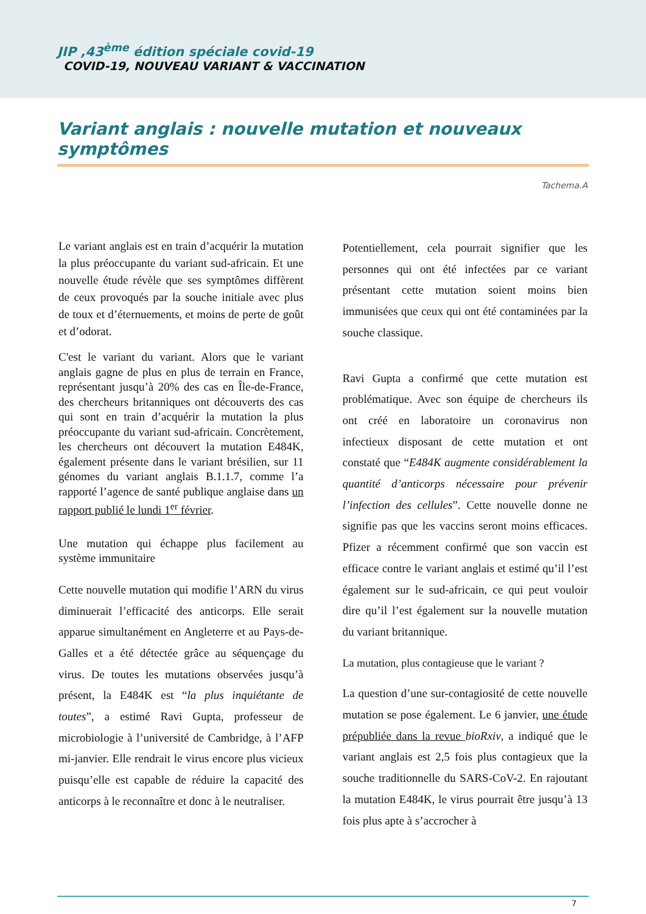JIP ,43<sup>ème</sup> édition spéciale covid-19
COVID-19, NOUVEAU VARIANT & VACCINATION
Variant anglais : nouvelle mutation et nouveaux symptômes
Tachema.A
Le variant anglais est en train d’acquérir la mutation la plus préoccupante du variant sud-africain. Et une nouvelle étude révèle que ses symptômes diffèrent de ceux provoqués par la souche initiale avec plus de toux et d’éternuements, et moins de perte de goût et d’odorat.
C'est le variant du variant. Alors que le variant anglais gagne de plus en plus de terrain en France, représentant jusqu’à 20% des cas en Île-de-France, des chercheurs britanniques ont découverts des cas qui sont en train d’acquérir la mutation la plus préoccupante du variant sud-africain. Concrètement, les chercheurs ont découvert la mutation E484K, également présente dans le variant brésilien, sur 11 génomes du variant anglais B.1.1.7, comme l’a rapporté l’agence de santé publique anglaise dans un rapport publié le lundi 1<sup>er</sup> février.
Une mutation qui échappe plus facilement au système immunitaire
Cette nouvelle mutation qui modifie l’ARN du virus diminuerait l’efficacité des anticorps. Elle serait apparue simultanément en Angleterre et au Pays-de-Galles et a été détectée grâce au séquençage du virus. De toutes les mutations observées jusqu’à présent, la E484K est “la plus inquiétante de toutes”, a estimé Ravi Gupta, professeur de microbiologie à l’université de Cambridge, à l’AFP mi-janvier. Elle rendrait le virus encore plus vicieux puisqu’elle est capable de réduire la capacité des anticorps à le reconnaître et donc à le neutraliser.
Potentiellement, cela pourrait signifier que les personnes qui ont été infectées par ce variant présentant cette mutation soient moins bien immunisées que ceux qui ont été contaminées par la souche classique.
Ravi Gupta a confirmé que cette mutation est problématique. Avec son équipe de chercheurs ils ont créé en laboratoire un coronavirus non infectieux disposant de cette mutation et ont constaté que “E484K augmente considérablement la quantité d’anticorps nécessaire pour prévenir l’infection des cellules”. Cette nouvelle donne ne signifie pas que les vaccins seront moins efficaces. Pfizer a récemment confirmé que son vaccin est efficace contre le variant anglais et estimé qu’il l’est également sur le sud-africain, ce qui peut vouloir dire qu’il l’est également sur la nouvelle mutation du variant britannique.
La mutation, plus contagieuse que le variant ?
La question d’une sur-contagiosité de cette nouvelle mutation se pose également. Le 6 janvier, une étude prépubliée dans la revue bioRxiv, a indiqué que le variant anglais est 2,5 fois plus contagieux que la souche traditionnelle du SARS-CoV-2. En rajoutant la mutation E484K, le virus pourrait être jusqu’à 13 fois plus apte à s’accrocher à
7